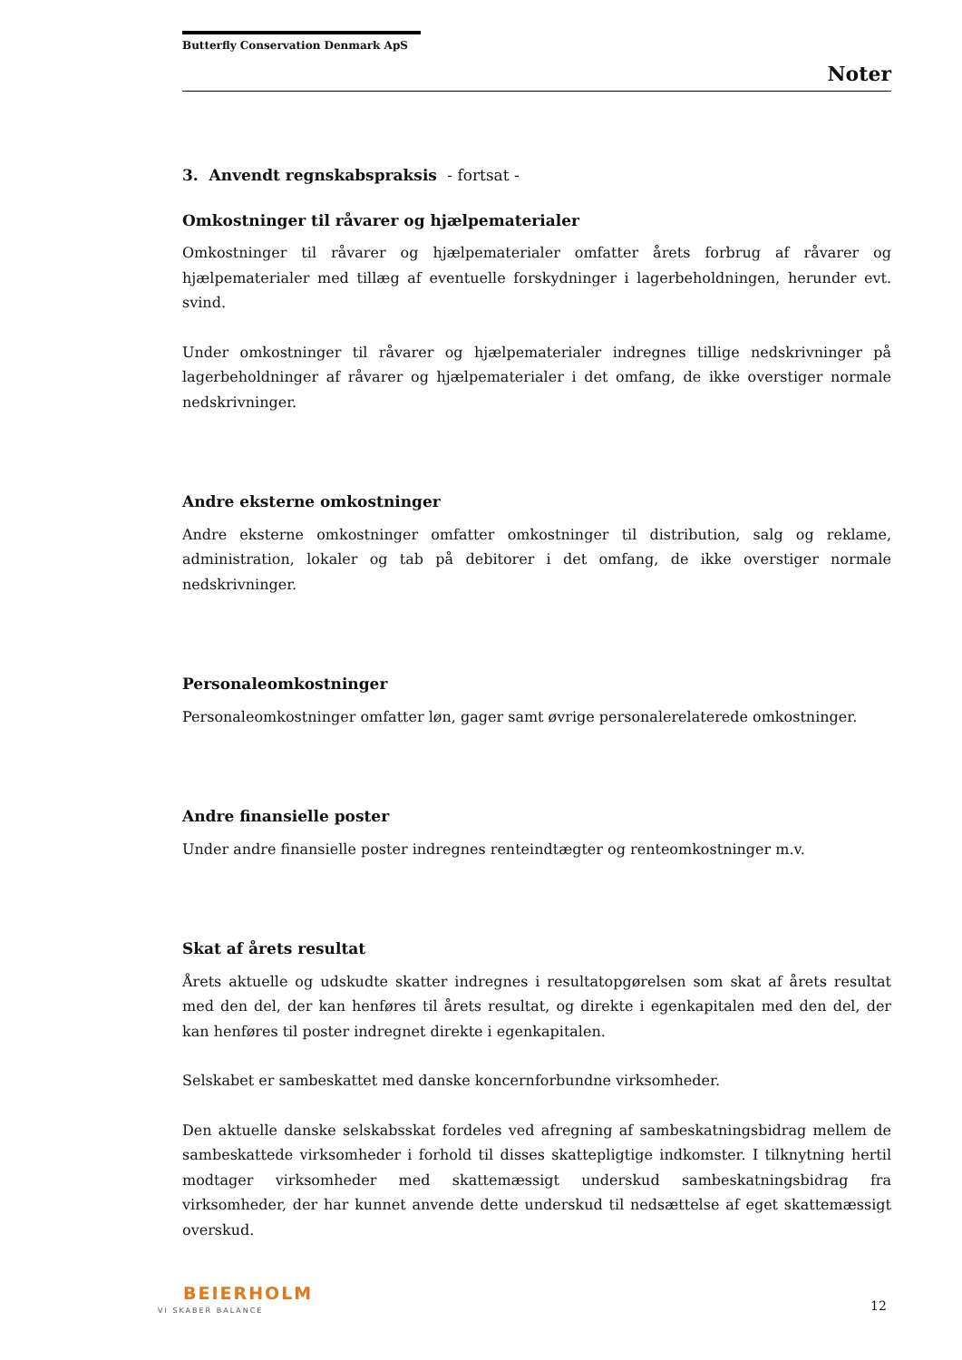Butterfly Conservation Denmark ApS
Noter
3. Anvendt regnskabspraksis - fortsat -
Omkostninger til råvarer og hjælpematerialer
Omkostninger til råvarer og hjælpematerialer omfatter årets forbrug af råvarer og hjælpematerialer med tillæg af eventuelle forskydninger i lagerbeholdningen, herunder evt. svind.
Under omkostninger til råvarer og hjælpematerialer indregnes tillige nedskrivninger på lagerbeholdninger af råvarer og hjælpematerialer i det omfang, de ikke overstiger normale nedskrivninger.
Andre eksterne omkostninger
Andre eksterne omkostninger omfatter omkostninger til distribution, salg og reklame, administration, lokaler og tab på debitorer i det omfang, de ikke overstiger normale nedskrivninger.
Personaleomkostninger
Personaleomkostninger omfatter løn, gager samt øvrige personalerelaterede omkostninger.
Andre finansielle poster
Under andre finansielle poster indregnes renteindtægter og renteomkostninger m.v.
Skat af årets resultat
Årets aktuelle og udskudte skatter indregnes i resultatopgørelsen som skat af årets resultat med den del, der kan henføres til årets resultat, og direkte i egenkapitalen med den del, der kan henføres til poster indregnet direkte i egenkapitalen.
Selskabet er sambeskattet med danske koncernforbundne virksomheder.
Den aktuelle danske selskabsskat fordeles ved afregning af sambeskatningsbidrag mellem de sambeskattede virksomheder i forhold til disses skattepligtige indkomster. I tilknytning hertil modtager virksomheder med skattemæssigt underskud sambeskatningsbidrag fra virksomheder, der har kunnet anvende dette underskud til nedsættelse af eget skattemæssigt overskud.
BEIERHOLM
VI SKABER BALANCE 12